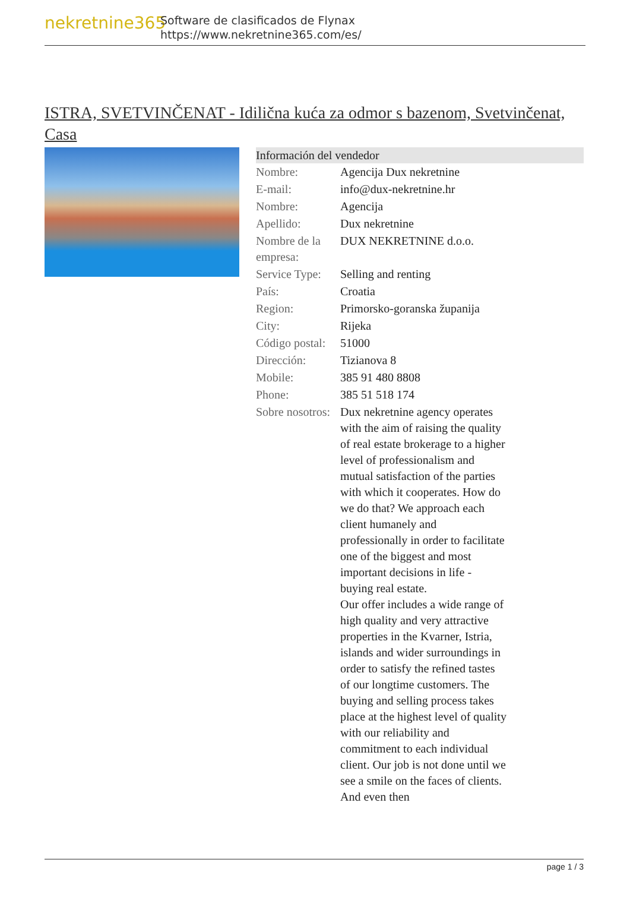nekretnine365
Software de clasificados de Flynax
https://www.nekretnine365.com/es/
ISTRA, SVETVINČENAT - Idilična kuća za odmor s bazenom, Svetvinčenat, Casa
| Información del vendedor | |
| --- | --- |
| Nombre: | Agencija Dux nekretnine |
| E-mail: | info@dux-nekretnine.hr |
| Nombre: | Agencija |
| Apellido: | Dux nekretnine |
| Nombre de la empresa: | DUX NEKRETNINE d.o.o. |
| Service Type: | Selling and renting |
| País: | Croatia |
| Region: | Primorsko-goranska županija |
| City: | Rijeka |
| Código postal: | 51000 |
| Dirección: | Tizianova 8 |
| Mobile: | 385 91 480 8808 |
| Phone: | 385 51 518 174 |
| Sobre nosotros: | Dux nekretnine agency operates with the aim of raising the quality of real estate brokerage to a higher level of professionalism and mutual satisfaction of the parties with which it cooperates. How do we do that? We approach each client humanely and professionally in order to facilitate one of the biggest and most important decisions in life - buying real estate. Our offer includes a wide range of high quality and very attractive properties in the Kvarner, Istria, islands and wider surroundings in order to satisfy the refined tastes of our longtime customers. The buying and selling process takes place at the highest level of quality with our reliability and commitment to each individual client. Our job is not done until we see a smile on the faces of clients. And even then |
page 1 / 3